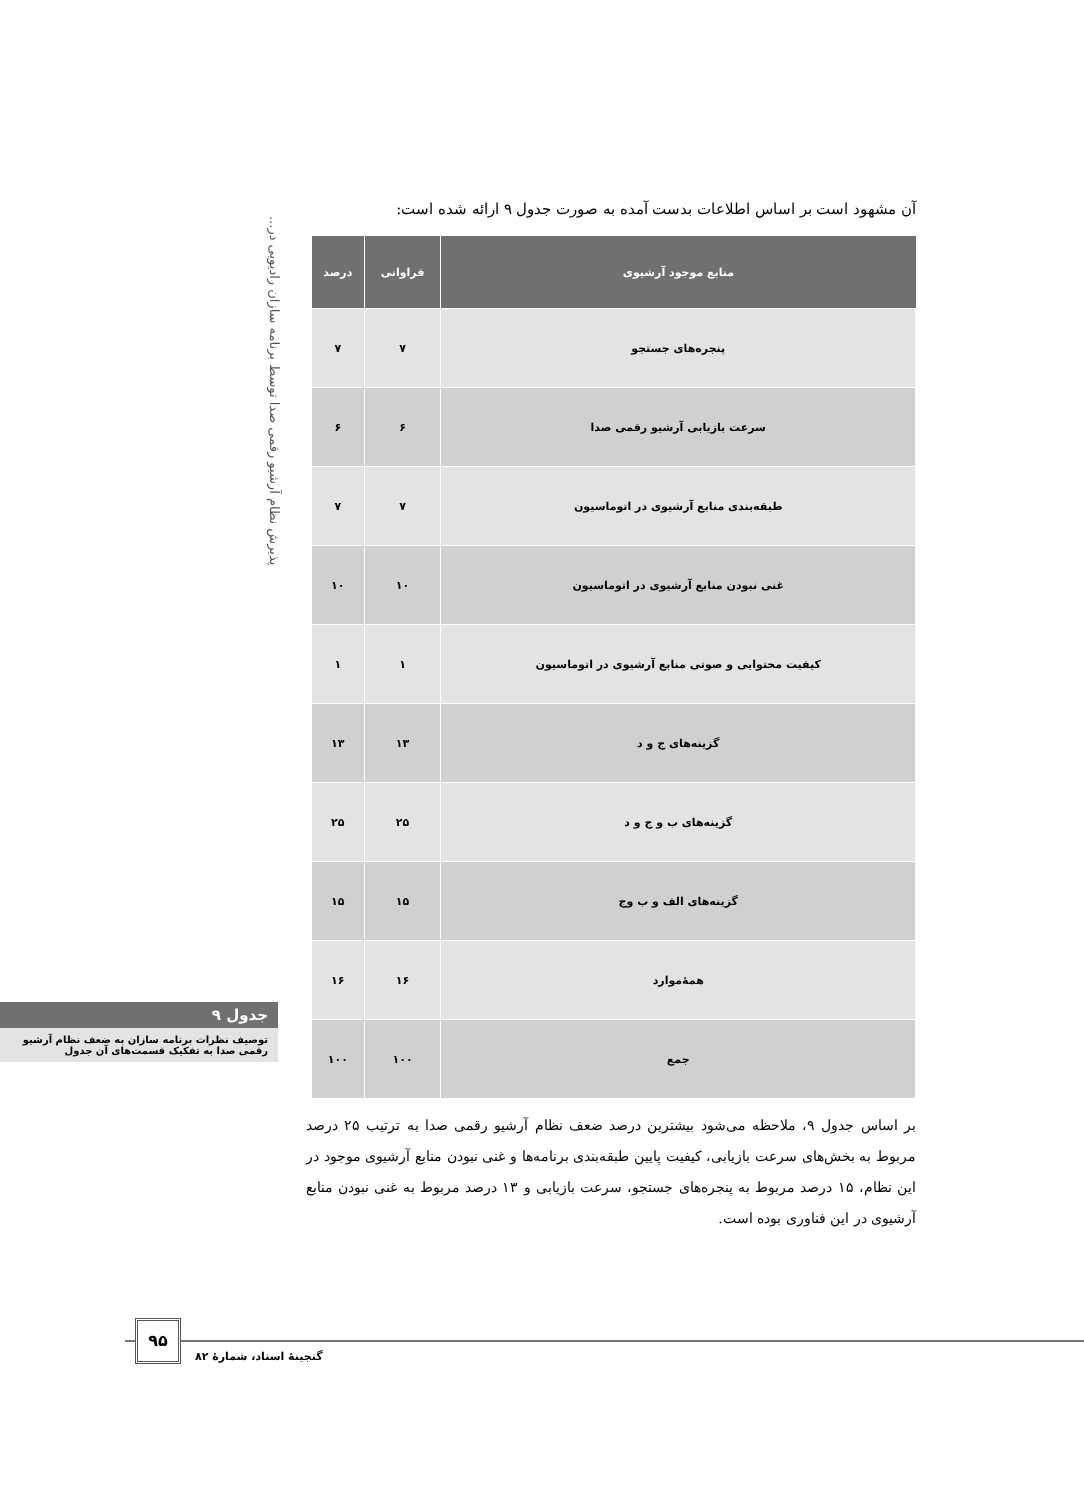پذیرش نظام آرشیو رقمی صدا توسط برنامه سازان رادیویی در...
آن مشهود است بر اساس اطلاعات بدست آمده به صورت جدول ۹ ارائه شده است:
| منابع موجود آرشیوی | فراوانی | درصد |
| --- | --- | --- |
| پنجره‌های جستجو | ۷ | ۷ |
| سرعت بازیابی آرشیو رقمی صدا | ۶ | ۶ |
| طبقه‌بندی منابع آرشیوی در اتوماسیون | ۷ | ۷ |
| غنی نبودن منابع آرشیوی در اتوماسیون | ۱۰ | ۱۰ |
| کیفیت محتوایی و صوتی منابع آرشیوی در اتوماسیون | ۱ | ۱ |
| گزینه‌های ج و د | ۱۳ | ۱۳ |
| گزینه‌های ب و ج و د | ۲۵ | ۲۵ |
| گزینه‌های الف و ب وج | ۱۵ | ۱۵ |
| همۀموارد | ۱۶ | ۱۶ |
| جمع | ۱۰۰ | ۱۰۰ |
جدول ۹
توصیف نظرات برنامه سازان به ضعف نظام آرشیو رقمی صدا به تفکیک قسمت‌های آن جدول
بر اساس جدول ۹، ملاحظه می‌شود بیشترین درصد ضعف نظام آرشیو رقمی صدا به ترتیب ۲۵ درصد مربوط به بخش‌های سرعت بازیابی، کیفیت پایین طبقه‌بندی برنامه‌ها و غنی نبودن منابع آرشیوی موجود در این نظام، ۱۵ درصد مربوط به پنجره‌های جستجو، سرعت بازیابی و ۱۳ درصد مربوط به غنی نبودن منابع آرشیوی در این فناوری بوده است.
۹۵
گنجینۀ اسناد، شمارۀ ۸۲